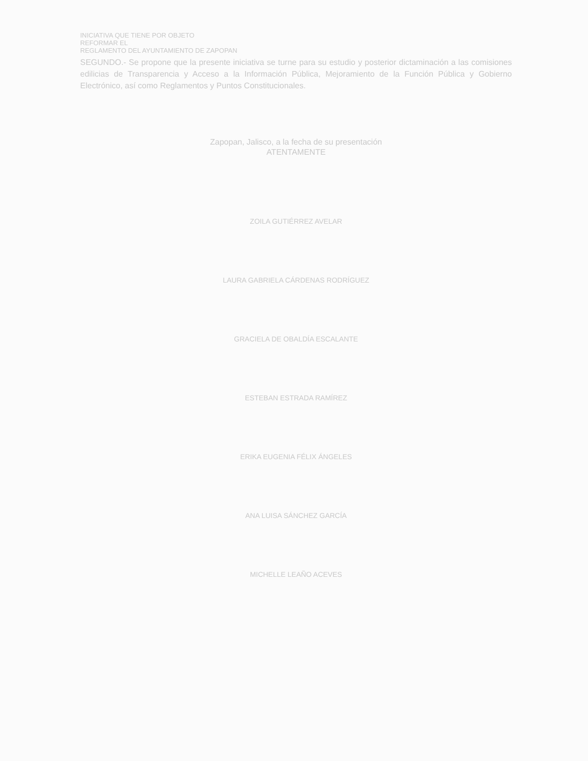INICIATIVA QUE TIENE POR OBJETO
REFORMAR EL
REGLAMENTO DEL AYUNTAMIENTO DE ZAPOPAN
SEGUNDO.- Se propone que la presente iniciativa se turne para su estudio y posterior dictaminación a las comisiones edilicias de Transparencia y Acceso a la Información Pública, Mejoramiento de la Función Pública y Gobierno Electrónico, así como Reglamentos y Puntos Constitucionales.
Zapopan, Jalisco, a la fecha de su presentación
ATENTAMENTE
ZOILA GUTIÉRREZ AVELAR
LAURA GABRIELA CÁRDENAS RODRÍGUEZ
GRACIELA DE OBALDÍA ESCALANTE
ESTEBAN ESTRADA RAMÍREZ
ERIKA EUGENIA FÉLIX ÁNGELES
ANA LUISA SÁNCHEZ GARCÍA
MICHELLE LEAÑO ACEVES